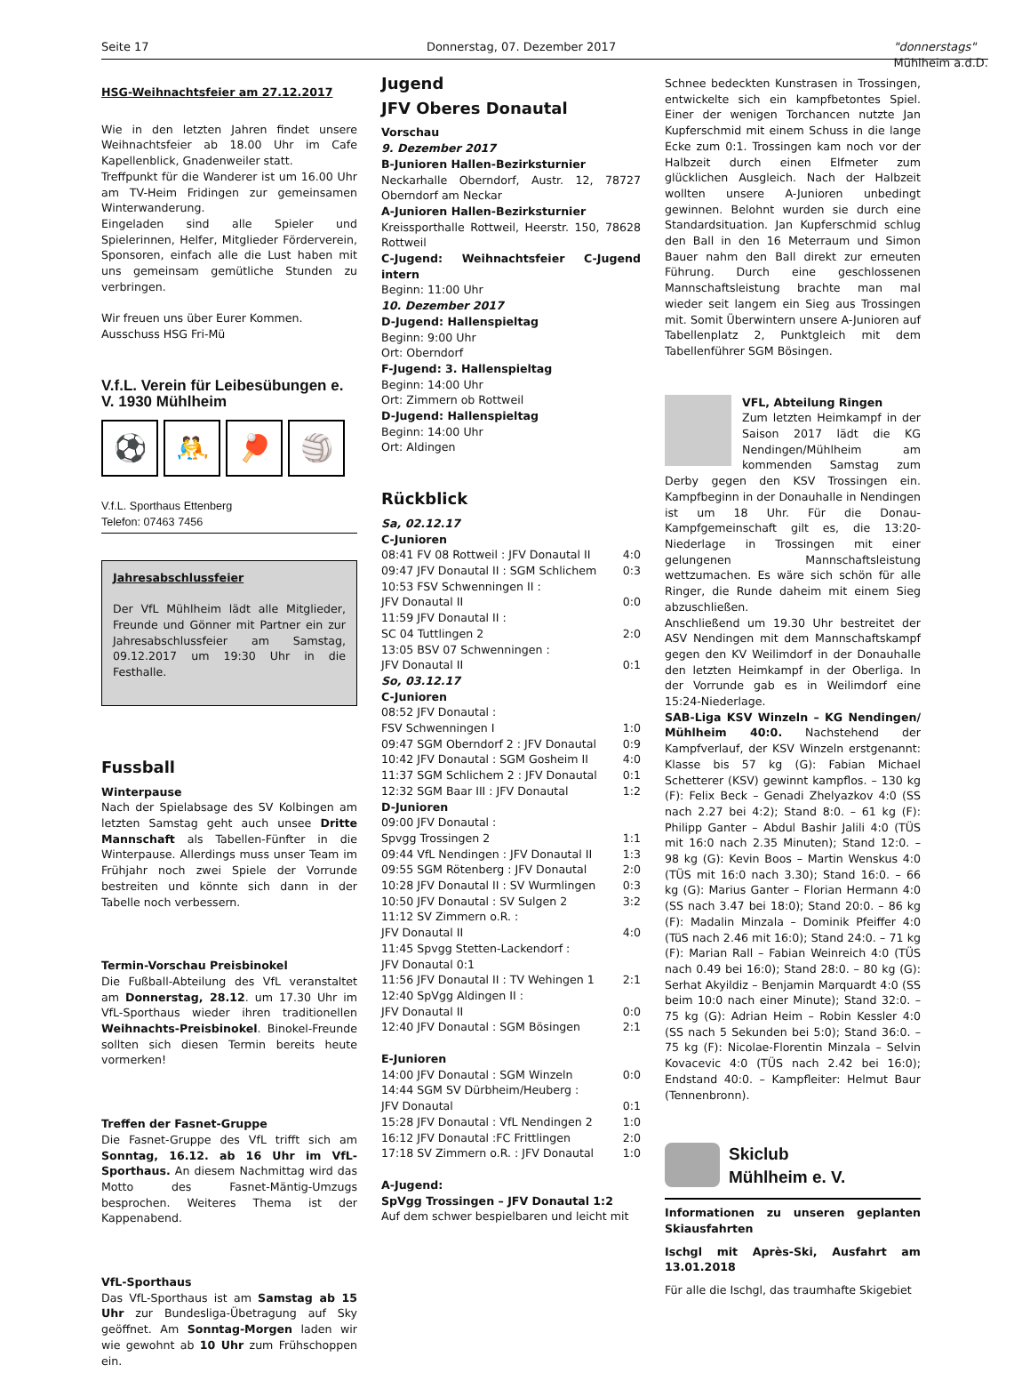Seite 17 Donnerstag, 07. Dezember 2017 "donnerstags"
Mühlheim a.d.D.
HSG-Weihnachtsfeier am 27.12.2017
Wie in den letzten Jahren findet unsere Weihnachtsfeier ab 18.00 Uhr im Cafe Kapellenblick, Gnadenweiler statt.
Treffpunkt für die Wanderer ist um 16.00 Uhr am TV-Heim Fridingen zur gemeinsamen Winterwanderung.
Eingeladen sind alle Spieler und Spielerinnen, Helfer, Mitglieder Förderverein, Sponsoren, einfach alle die Lust haben mit uns gemeinsam gemütliche Stunden zu verbringen.
Wir freuen uns über Eurer Kommen.
Ausschuss HSG Fri-Mü
V.f.L. Verein für Leibesübungen e. V. 1930 Mühlheim
⚽ 🤼 🏓 🏐
V.f.L. Sporthaus Ettenberg
Telefon: 07463 7456
Jahresabschlussfeier
Der VfL Mühlheim lädt alle Mitglieder, Freunde und Gönner mit Partner ein zur Jahresabschlussfeier am Samstag, 09.12.2017 um 19:30 Uhr in die Festhalle.
Fussball
Winterpause
Nach der Spielabsage des SV Kolbingen am letzten Samstag geht auch unsee Dritte Mannschaft als Tabellen-Fünfter in die Winterpause. Allerdings muss unser Team im Frühjahr noch zwei Spiele der Vorrunde bestreiten und könnte sich dann in der Tabelle noch verbessern.
Termin-Vorschau Preisbinokel
Die Fußball-Abteilung des VfL veranstaltet am Donnerstag, 28.12. um 17.30 Uhr im VfL-Sporthaus wieder ihren traditionellen Weihnachts-Preisbinokel. Binokel-Freunde sollten sich diesen Termin bereits heute vormerken!
Treffen der Fasnet-Gruppe
Die Fasnet-Gruppe des VfL trifft sich am Sonntag, 16.12. ab 16 Uhr im VfL-Sporthaus. An diesem Nachmittag wird das Motto des Fasnet-Mäntig-Umzugs besprochen. Weiteres Thema ist der Kappenabend.
VfL-Sporthaus
Das VfL-Sporthaus ist am Samstag ab 15 Uhr zur Bundesliga-Übetragung auf Sky geöffnet. Am Sonntag-Morgen laden wir wie gewohnt ab 10 Uhr zum Frühschoppen ein.
Jugend
JFV Oberes Donautal
Vorschau
9. Dezember 2017
B-Junioren Hallen-Bezirksturnier
Neckarhalle Oberndorf, Austr. 12, 78727 Oberndorf am Neckar
A-Junioren Hallen-Bezirksturnier
Kreissporthalle Rottweil, Heerstr. 150, 78628 Rottweil
C-Jugend: Weihnachtsfeier C-Jugend intern
Beginn: 11:00 Uhr
10. Dezember 2017
D-Jugend: Hallenspieltag
Beginn: 9:00 Uhr
Ort: Oberndorf
F-Jugend: 3. Hallenspieltag
Beginn: 14:00 Uhr
Ort: Zimmern ob Rottweil
D-Jugend: Hallenspieltag
Beginn: 14:00 Uhr
Ort: Aldingen
Rückblick
Sa, 02.12.17
C-Junioren
08:41 FV 08 Rottweil : JFV Donautal II 4:0
09:47 JFV Donautal II : SGM Schlichem 0:3
10:53 FSV Schwenningen II :
JFV Donautal II 0:0
11:59 JFV Donautal II :
SC 04 Tuttlingen 2 2:0
13:05 BSV 07 Schwenningen :
JFV Donautal II 0:1
So, 03.12.17
C-Junioren
08:52 JFV Donautal :
FSV Schwenningen I 1:0
09:47 SGM Oberndorf 2 : JFV Donautal 0:9
10:42 JFV Donautal : SGM Gosheim II 4:0
11:37 SGM Schlichem 2 : JFV Donautal 0:1
12:32 SGM Baar III : JFV Donautal 1:2
D-Junioren
09:00 JFV Donautal :
Spvgg Trossingen 2 1:1
09:44 VfL Nendingen : JFV Donautal II 1:3
09:55 SGM Rötenberg : JFV Donautal 2:0
10:28 JFV Donautal II : SV Wurmlingen 0:3
10:50 JFV Donautal : SV Sulgen 2 3:2
11:12 SV Zimmern o.R. :
JFV Donautal II 4:0
11:45 Spvgg Stetten-Lackendorf :
JFV Donautal 0:1
11:56 JFV Donautal II : TV Wehingen 1 2:1
12:40 SpVgg Aldingen II :
JFV Donautal II 0:0
12:40 JFV Donautal : SGM Bösingen 2:1
E-Junioren
14:00 JFV Donautal : SGM Winzeln 0:0
14:44 SGM SV Dürbheim/Heuberg :
JFV Donautal 0:1
15:28 JFV Donautal : VfL Nendingen 2 1:0
16:12 JFV Donautal :FC Frittlingen 2:0
17:18 SV Zimmern o.R. : JFV Donautal 1:0
A-Jugend:
SpVgg Trossingen – JFV Donautal 1:2
Auf dem schwer bespielbaren und leicht mit
Schnee bedeckten Kunstrasen in Trossingen, entwickelte sich ein kampfbetontes Spiel. Einer der wenigen Torchancen nutzte Jan Kupferschmid mit einem Schuss in die lange Ecke zum 0:1. Trossingen kam noch vor der Halbzeit durch einen Elfmeter zum glücklichen Ausgleich. Nach der Halbzeit wollten unsere A-Junioren unbedingt gewinnen. Belohnt wurden sie durch eine Standardsituation. Jan Kupferschmid schlug den Ball in den 16 Meterraum und Simon Bauer nahm den Ball direkt zur erneuten Führung. Durch eine geschlossenen Mannschaftsleistung brachte man mal wieder seit langem ein Sieg aus Trossingen mit. Somit Überwintern unsere A-Junioren auf Tabellenplatz 2, Punktgleich mit dem Tabellenführer SGM Bösingen.
VFL, Abteilung Ringen
Zum letzten Heimkampf in der Saison 2017 lädt die KG Nendingen/Mühlheim am kommenden Samstag zum Derby gegen den KSV Trossingen ein. Kampfbeginn in der Donauhalle in Nendingen ist um 18 Uhr. Für die Donau-Kampfgemeinschaft gilt es, die 13:20-Niederlage in Trossingen mit einer gelungenen Mannschaftsleistung wettzumachen. Es wäre sich schön für alle Ringer, die Runde daheim mit einem Sieg abzuschließen.
Anschließend um 19.30 Uhr bestreitet der ASV Nendingen mit dem Mannschaftskampf gegen den KV Weilimdorf in der Donauhalle den letzten Heimkampf in der Oberliga. In der Vorrunde gab es in Weilimdorf eine 15:24-Niederlage.
SAB-Liga KSV Winzeln – KG Nendingen/ Mühlheim 40:0. Nachstehend der Kampfverlauf, der KSV Winzeln erstgenannt: Klasse bis 57 kg (G): Fabian Michael Schetterer (KSV) gewinnt kampflos. – 130 kg (F): Felix Beck – Genadi Zhelyazkov 4:0 (SS nach 2.27 bei 4:2); Stand 8:0. – 61 kg (F): Philipp Ganter – Abdul Bashir Jalili 4:0 (TÜS mit 16:0 nach 2.35 Minuten); Stand 12:0. – 98 kg (G): Kevin Boos – Martin Wenskus 4:0 (TÜS mit 16:0 nach 3.30); Stand 16:0. – 66 kg (G): Marius Ganter – Florian Hermann 4:0 (SS nach 3.47 bei 18:0); Stand 20:0. – 86 kg (F): Madalin Minzala – Dominik Pfeiffer 4:0 (TüS nach 2.46 mit 16:0); Stand 24:0. – 71 kg (F): Marian Rall – Fabian Weinreich 4:0 (TÜS nach 0.49 bei 16:0); Stand 28:0. – 80 kg (G): Serhat Akyildiz – Benjamin Marquardt 4:0 (SS beim 10:0 nach einer Minute); Stand 32:0. – 75 kg (G): Adrian Heim – Robin Kessler 4:0 (SS nach 5 Sekunden bei 5:0); Stand 36:0. – 75 kg (F): Nicolae-Florentin Minzala – Selvin Kovacevic 4:0 (TÜS nach 2.42 bei 16:0); Endstand 40:0. – Kampfleiter: Helmut Baur (Tennenbronn).
Skiclub
Mühlheim e. V.
Informationen zu unseren geplanten Skiausfahrten
Ischgl mit Après-Ski, Ausfahrt am 13.01.2018
Für alle die Ischgl, das traumhafte Skigebiet